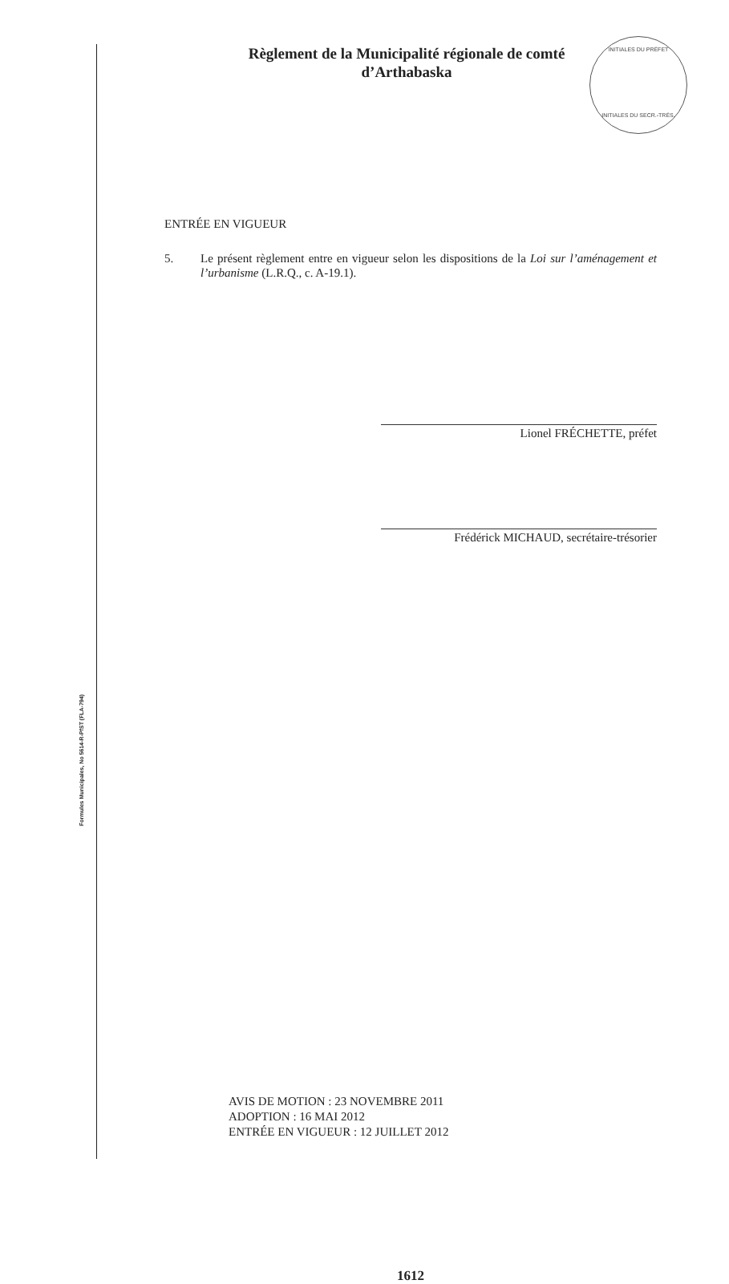Formules Municipales, No 5614-R-PfST (FLA-794)
INITIALES DU PRÉFET
INITIALES DU SECR.-TRÉS.
Règlement de la Municipalité régionale de comté d’Arthabaska
ENTRÉE EN VIGUEUR
5. Le présent règlement entre en vigueur selon les dispositions de la Loi sur l’aménagement et l’urbanisme (L.R.Q., c. A-19.1).
Lionel FRÉCHETTE, préfet
Frédérick MICHAUD, secrétaire-trésorier
AVIS DE MOTION : 23 NOVEMBRE 2011
ADOPTION : 16 MAI 2012
ENTRÉE EN VIGUEUR : 12 JUILLET 2012
1612